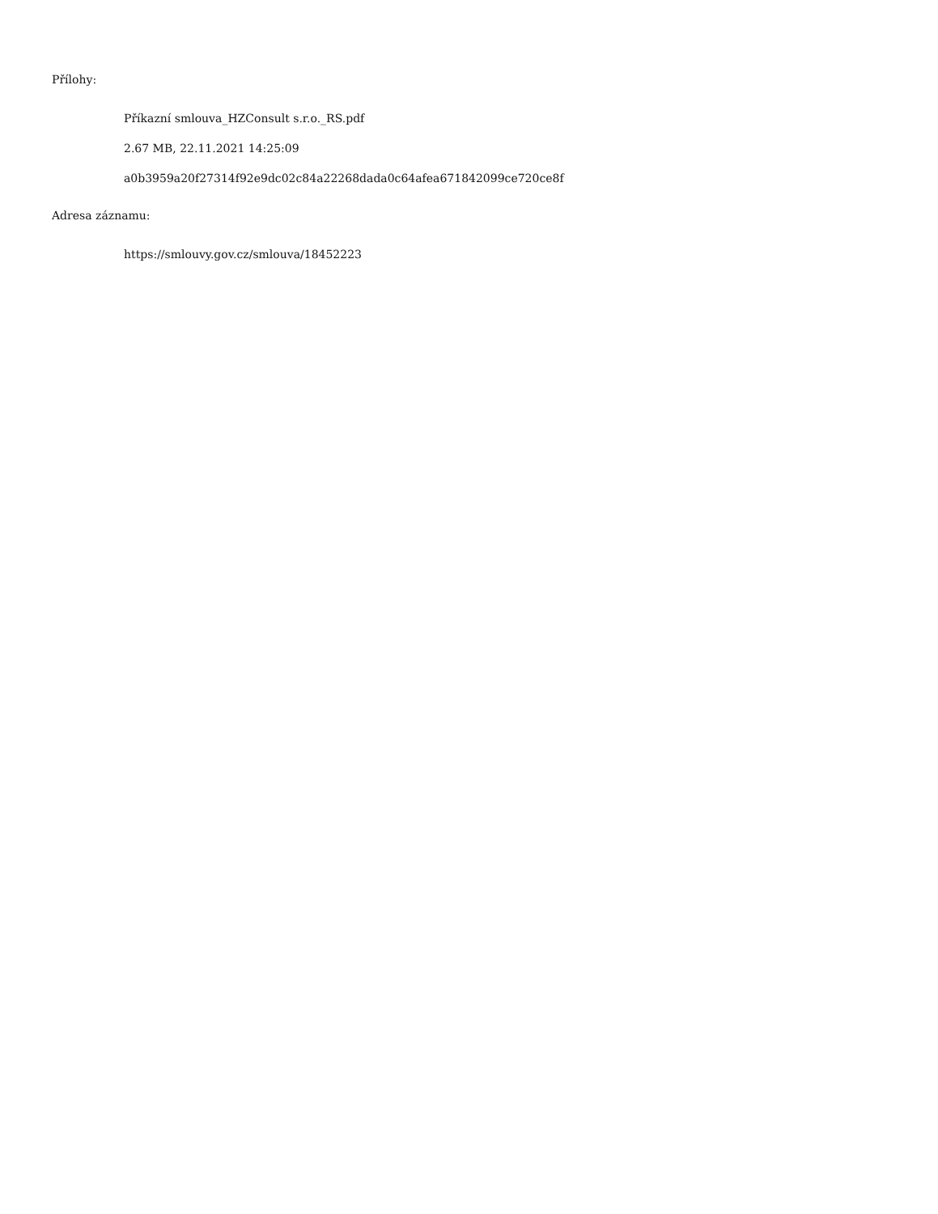Přílohy:
Příkazní smlouva_HZConsult s.r.o._RS.pdf
2.67 MB, 22.11.2021 14:25:09
a0b3959a20f27314f92e9dc02c84a22268dada0c64afea671842099ce720ce8f
Adresa záznamu:
https://smlouvy.gov.cz/smlouva/18452223